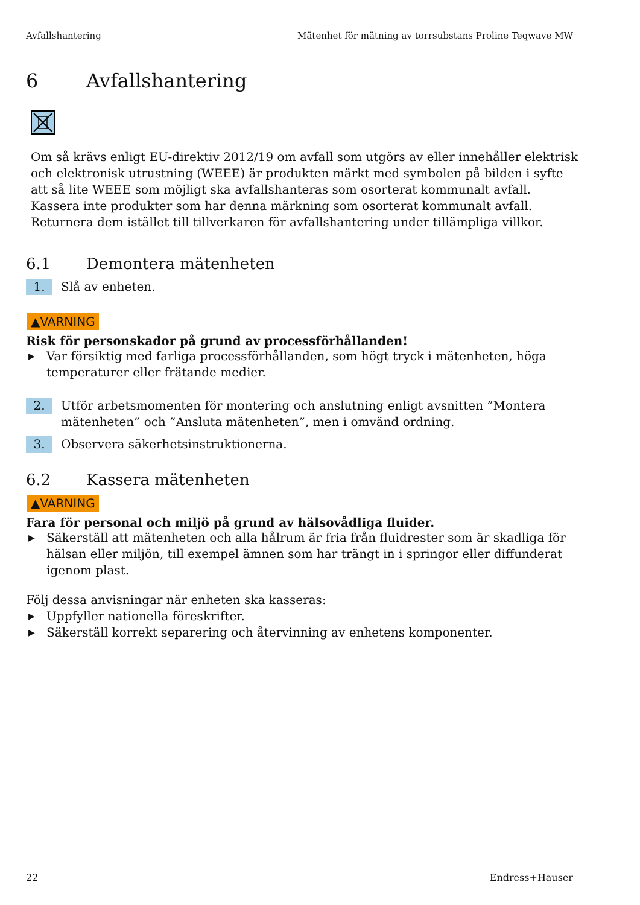Avfallshantering Mätenhet för mätning av torrsubstans Proline Teqwave MW
6 Avfallshantering
Om så krävs enligt EU-direktiv 2012/19 om avfall som utgörs av eller innehåller elektrisk och elektronisk utrustning (WEEE) är produkten märkt med symbolen på bilden i syfte att så lite WEEE som möjligt ska avfallshanteras som osorterat kommunalt avfall. Kassera inte produkter som har denna märkning som osorterat kommunalt avfall. Returnera dem istället till tillverkaren för avfallshantering under tillämpliga villkor.
6.1 Demontera mätenheten
1. Slå av enheten.
▲VARNING
Risk för personskador på grund av processförhållanden!
▶ Var försiktig med farliga processförhållanden, som högt tryck i mätenheten, höga temperaturer eller frätande medier.
2. Utför arbetsmomenten för montering och anslutning enligt avsnitten ”Montera mätenheten” och ”Ansluta mätenheten”, men i omvänd ordning.
3. Observera säkerhetsinstruktionerna.
6.2 Kassera mätenheten
▲VARNING
Fara för personal och miljö på grund av hälsovådliga fluider.
▶ Säkerställ att mätenheten och alla hålrum är fria från fluidrester som är skadliga för hälsan eller miljön, till exempel ämnen som har trängt in i springor eller diffunderat igenom plast.
Följ dessa anvisningar när enheten ska kasseras:
▶ Uppfyller nationella föreskrifter.
▶ Säkerställ korrekt separering och återvinning av enhetens komponenter.
22 Endress+Hauser